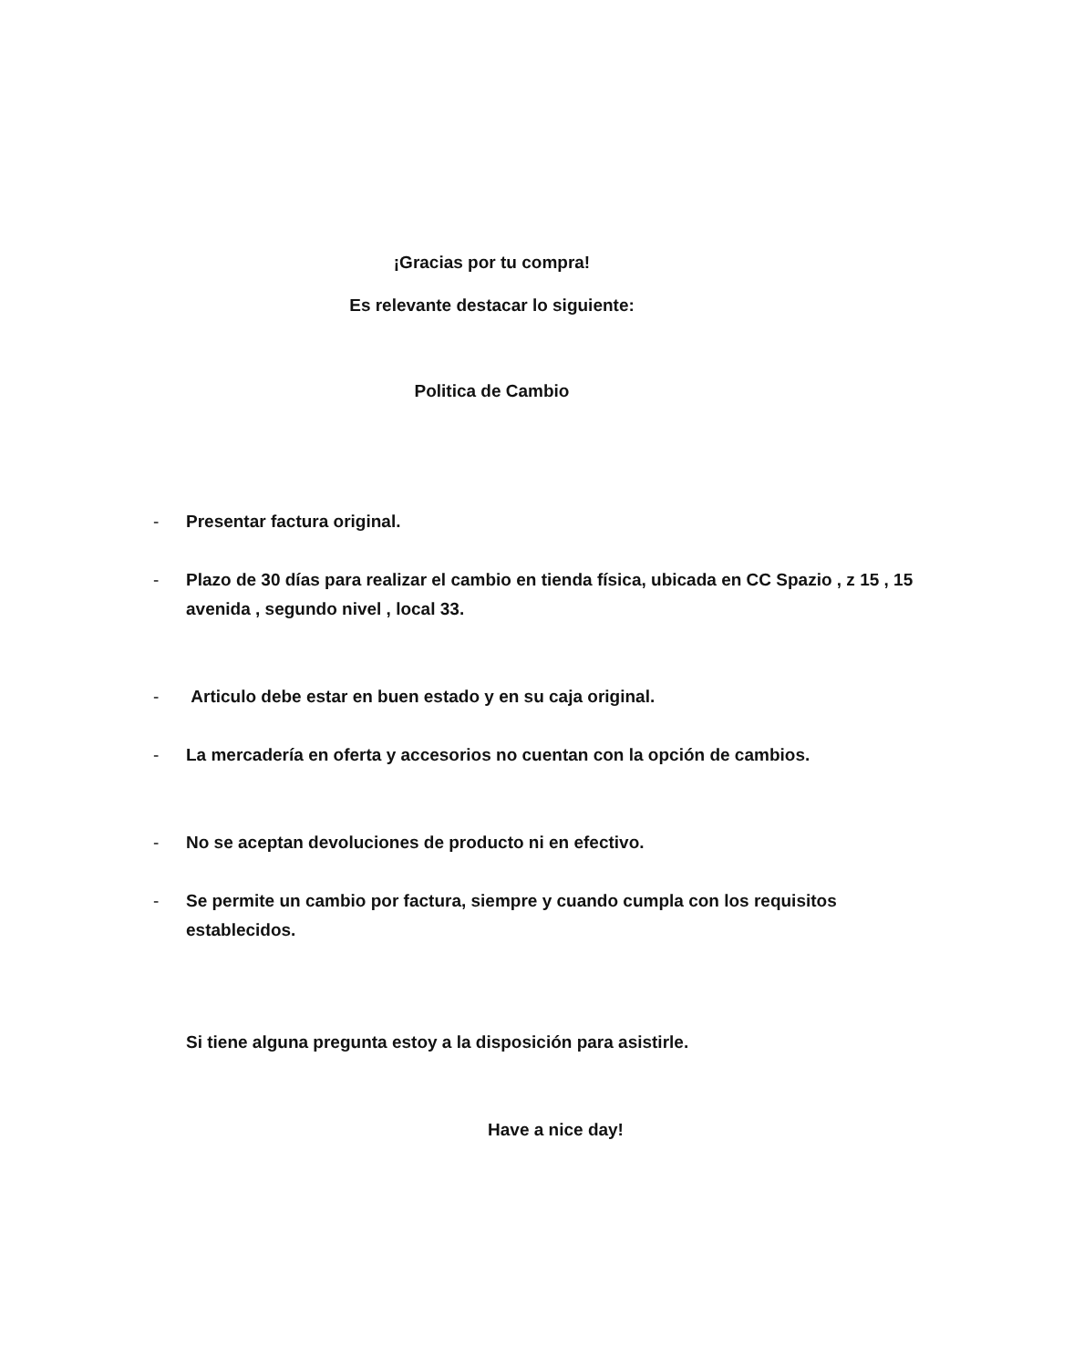¡Gracias por tu compra!
Es relevante destacar lo siguiente:
Politica de Cambio
- Presentar factura original.
- Plazo de 30 días para realizar el cambio en tienda física, ubicada en CC Spazio , z 15 , 15 avenida , segundo nivel , local 33.
- Articulo debe estar en buen estado y en su caja original.
- La mercadería en oferta y accesorios no cuentan con la opción de cambios.
- No se aceptan devoluciones de producto ni en efectivo.
- Se permite un cambio por factura, siempre y cuando cumpla con los requisitos establecidos.
Si tiene alguna pregunta estoy a la disposición para asistirle.
Have a nice day!